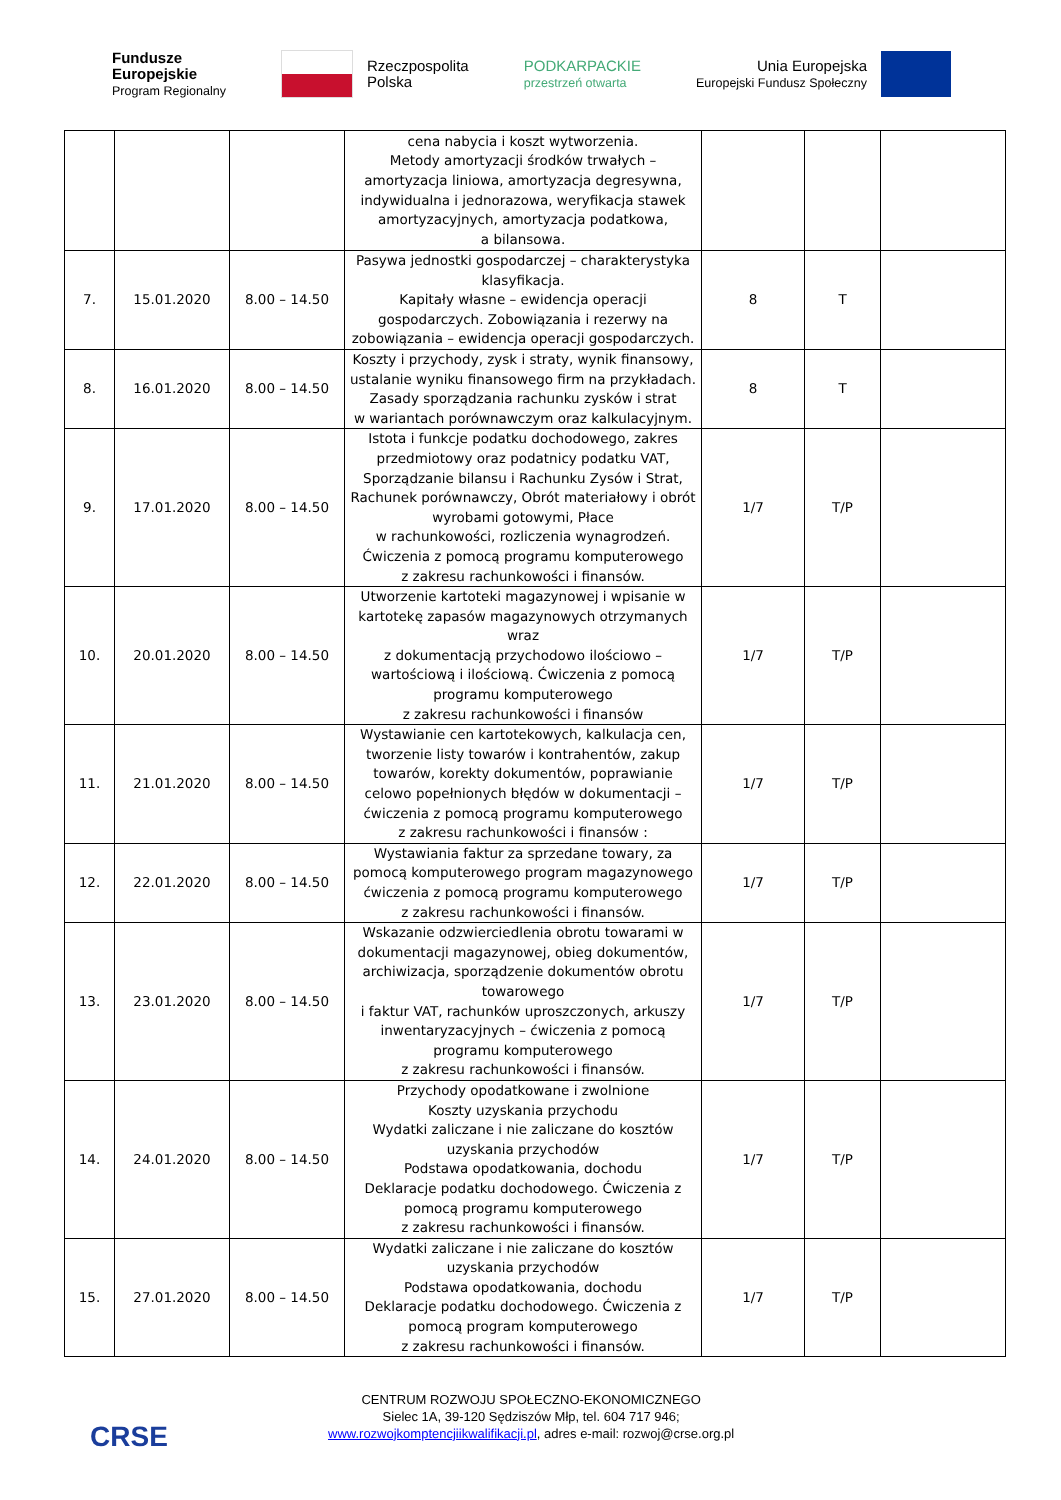Fundusze
Europejskie
Program Regionalny
Rzeczpospolita
Polska
PODKARPACKIE
przestrzeń otwarta
Unia Europejska
Europejski Fundusz Społeczny
| | | | cena nabycia i koszt wytworzenia. Metody amortyzacji środków trwałych – amortyzacja liniowa, amortyzacja degresywna, indywidualna i jednorazowa, weryfikacja stawek amortyzacyjnych, amortyzacja podatkowa, a bilansowa. | | | |
| 7. | 15.01.2020 | 8.00 – 14.50 | Pasywa jednostki gospodarczej – charakterystyka klasyfikacja. Kapitały własne – ewidencja operacji gospodarczych. Zobowiązania i rezerwy na zobowiązania – ewidencja operacji gospodarczych. | 8 | T | |
| 8. | 16.01.2020 | 8.00 – 14.50 | Koszty i przychody, zysk i straty, wynik finansowy, ustalanie wyniku finansowego firm na przykładach. Zasady sporządzania rachunku zysków i strat w wariantach porównawczym oraz kalkulacyjnym. | 8 | T | |
| 9. | 17.01.2020 | 8.00 – 14.50 | Istota i funkcje podatku dochodowego, zakres przedmiotowy oraz podatnicy podatku VAT, Sporządzanie bilansu i Rachunku Zysów i Strat, Rachunek porównawczy, Obrót materiałowy i obrót wyrobami gotowymi, Płace w rachunkowości, rozliczenia wynagrodzeń. Ćwiczenia z pomocą programu komputerowego z zakresu rachunkowości i finansów. | 1/7 | T/P | |
| 10. | 20.01.2020 | 8.00 – 14.50 | Utworzenie kartoteki magazynowej i wpisanie w kartotekę zapasów magazynowych otrzymanych wraz z dokumentacją przychodowo ilościowo – wartościową i ilościową. Ćwiczenia z pomocą programu komputerowego z zakresu rachunkowości i finansów | 1/7 | T/P | |
| 11. | 21.01.2020 | 8.00 – 14.50 | Wystawianie cen kartotekowych, kalkulacja cen, tworzenie listy towarów i kontrahentów, zakup towarów, korekty dokumentów, poprawianie celowo popełnionych błędów w dokumentacji – ćwiczenia z pomocą programu komputerowego z zakresu rachunkowości i finansów : | 1/7 | T/P | |
| 12. | 22.01.2020 | 8.00 – 14.50 | Wystawiania faktur za sprzedane towary, za pomocą komputerowego program magazynowego ćwiczenia z pomocą programu komputerowego z zakresu rachunkowości i finansów. | 1/7 | T/P | |
| 13. | 23.01.2020 | 8.00 – 14.50 | Wskazanie odzwierciedlenia obrotu towarami w dokumentacji magazynowej, obieg dokumentów, archiwizacja, sporządzenie dokumentów obrotu towarowego i faktur VAT, rachunków uproszczonych, arkuszy inwentaryzacyjnych – ćwiczenia z pomocą programu komputerowego z zakresu rachunkowości i finansów. | 1/7 | T/P | |
| 14. | 24.01.2020 | 8.00 – 14.50 | Przychody opodatkowane i zwolnione Koszty uzyskania przychodu Wydatki zaliczane i nie zaliczane do kosztów uzyskania przychodów Podstawa opodatkowania, dochodu Deklaracje podatku dochodowego. Ćwiczenia z pomocą programu komputerowego z zakresu rachunkowości i finansów. | 1/7 | T/P | |
| 15. | 27.01.2020 | 8.00 – 14.50 | Wydatki zaliczane i nie zaliczane do kosztów uzyskania przychodów Podstawa opodatkowania, dochodu Deklaracje podatku dochodowego. Ćwiczenia z pomocą program komputerowego z zakresu rachunkowości i finansów. | 1/7 | T/P | |
CRSE
CENTRUM ROZWOJU SPOŁECZNO-EKONOMICZNEGO
Sielec 1A, 39-120 Sędziszów Młp, tel. 604 717 946;
www.rozwojkomptencjiikwalifikacji.pl, adres e-mail: rozwoj@crse.org.pl